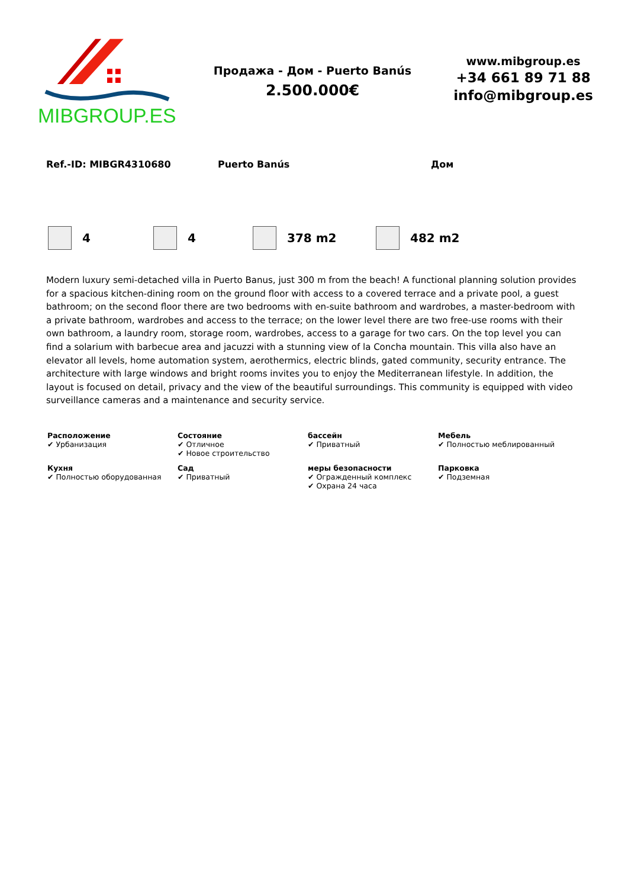MIBGROUP.ES
Продажа - Дом - Puerto Banús
2.500.000€
www.mibgroup.es
+34 661 89 71 88
info@mibgroup.es
Ref.-ID: MIBGR4310680 Puerto Banús Дом
4 4 378 m2 482 m2
Modern luxury semi-detached villa in Puerto Banus, just 300 m from the beach! A functional planning solution provides for a spacious kitchen-dining room on the ground floor with access to a covered terrace and a private pool, a guest bathroom; on the second floor there are two bedrooms with en-suite bathroom and wardrobes, a master-bedroom with a private bathroom, wardrobes and access to the terrace; on the lower level there are two free-use rooms with their own bathroom, a laundry room, storage room, wardrobes, access to a garage for two cars. On the top level you can find a solarium with barbecue area and jacuzzi with a stunning view of la Concha mountain. This villa also have an elevator all levels, home automation system, aerothermics, electric blinds, gated community, security entrance. The architecture with large windows and bright rooms invites you to enjoy the Mediterranean lifestyle. In addition, the layout is focused on detail, privacy and the view of the beautiful surroundings. This community is equipped with video surveillance cameras and a maintenance and security service.
| Расположение ✔ Урбанизация | Состояние ✔ Отличное ✔ Новое строительство | бассейн ✔ Приватный | Мебель ✔ Полностью меблированный |
| Кухня ✔ Полностью оборудованная | Сад ✔ Приватный | меры безопасности ✔ Огражденный комплекс ✔ Охрана 24 часа | Парковка ✔ Подземная |